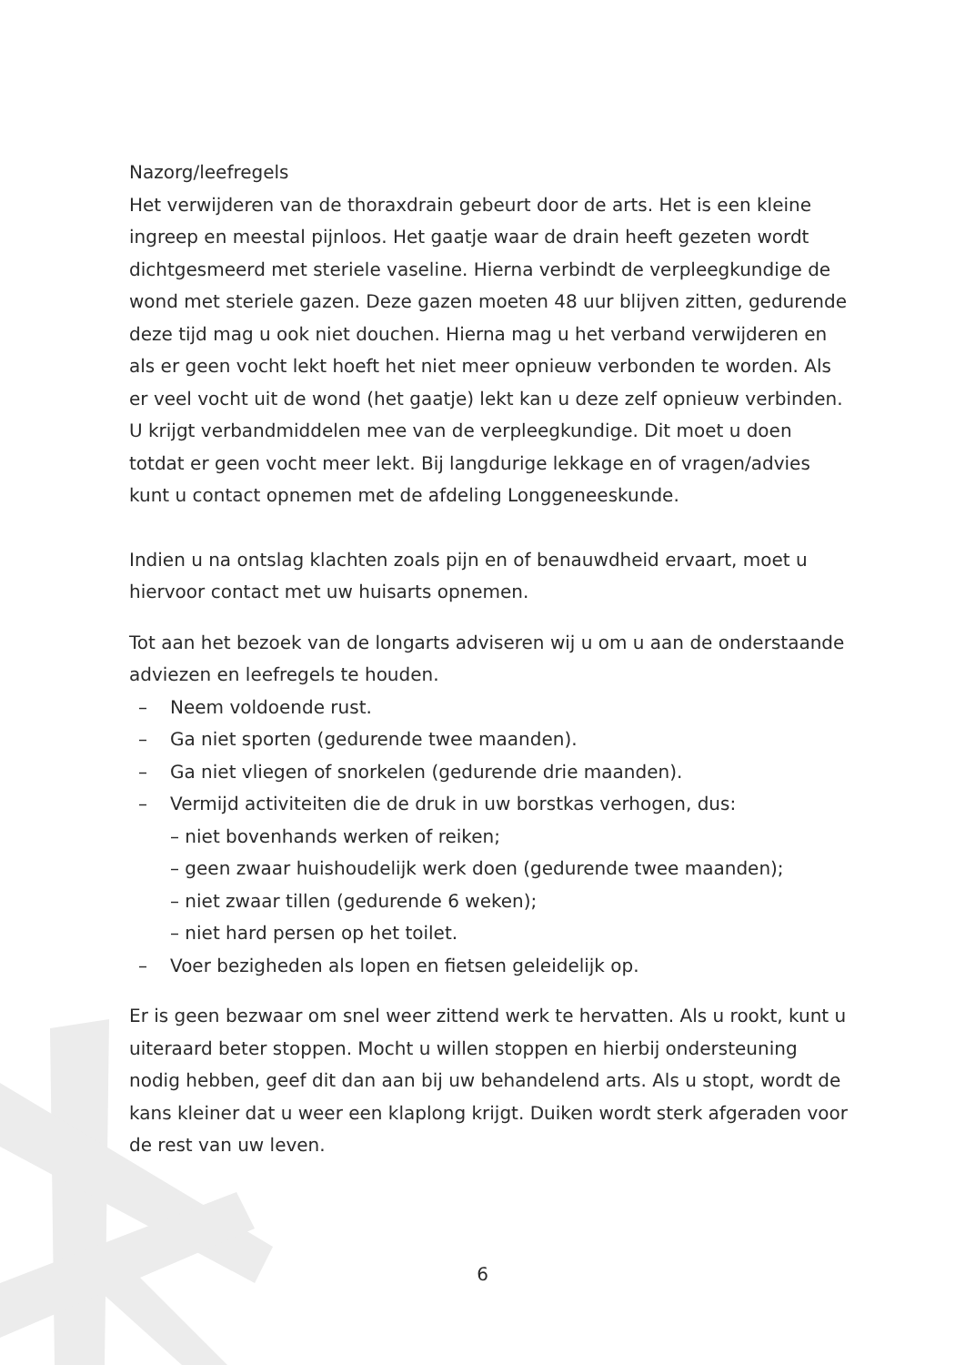Nazorg/leefregels
Het verwijderen van de thoraxdrain gebeurt door de arts. Het is een kleine ingreep en meestal pijnloos. Het gaatje waar de drain heeft gezeten wordt dichtgesmeerd met steriele vaseline. Hierna verbindt de verpleegkundige de wond met steriele gazen. Deze gazen moeten 48 uur blijven zitten, gedurende deze tijd mag u ook niet douchen. Hierna mag u het verband verwijderen en als er geen vocht lekt hoeft het niet meer opnieuw verbonden te worden. Als er veel vocht uit de wond (het gaatje) lekt kan u deze zelf opnieuw verbinden. U krijgt verbandmiddelen mee van de verpleegkundige. Dit moet u doen totdat er geen vocht meer lekt. Bij langdurige lekkage en of vragen/advies kunt u contact opnemen met de afdeling Longgeneeskunde.
Indien u na ontslag klachten zoals pijn en of benauwdheid ervaart, moet u hiervoor contact met uw huisarts opnemen.
Tot aan het bezoek van de longarts adviseren wij u om u aan de onderstaande adviezen en leefregels te houden.
– Neem voldoende rust.
– Ga niet sporten (gedurende twee maanden).
– Ga niet vliegen of snorkelen (gedurende drie maanden).
– Vermijd activiteiten die de druk in uw borstkas verhogen, dus:
– niet bovenhands werken of reiken;
– geen zwaar huishoudelijk werk doen (gedurende twee maanden);
– niet zwaar tillen (gedurende 6 weken);
– niet hard persen op het toilet.
– Voer bezigheden als lopen en fietsen geleidelijk op.
Er is geen bezwaar om snel weer zittend werk te hervatten. Als u rookt, kunt u uiteraard beter stoppen. Mocht u willen stoppen en hierbij ondersteuning nodig hebben, geef dit dan aan bij uw behandelend arts. Als u stopt, wordt de kans kleiner dat u weer een klaplong krijgt. Duiken wordt sterk afgeraden voor de rest van uw leven.
6